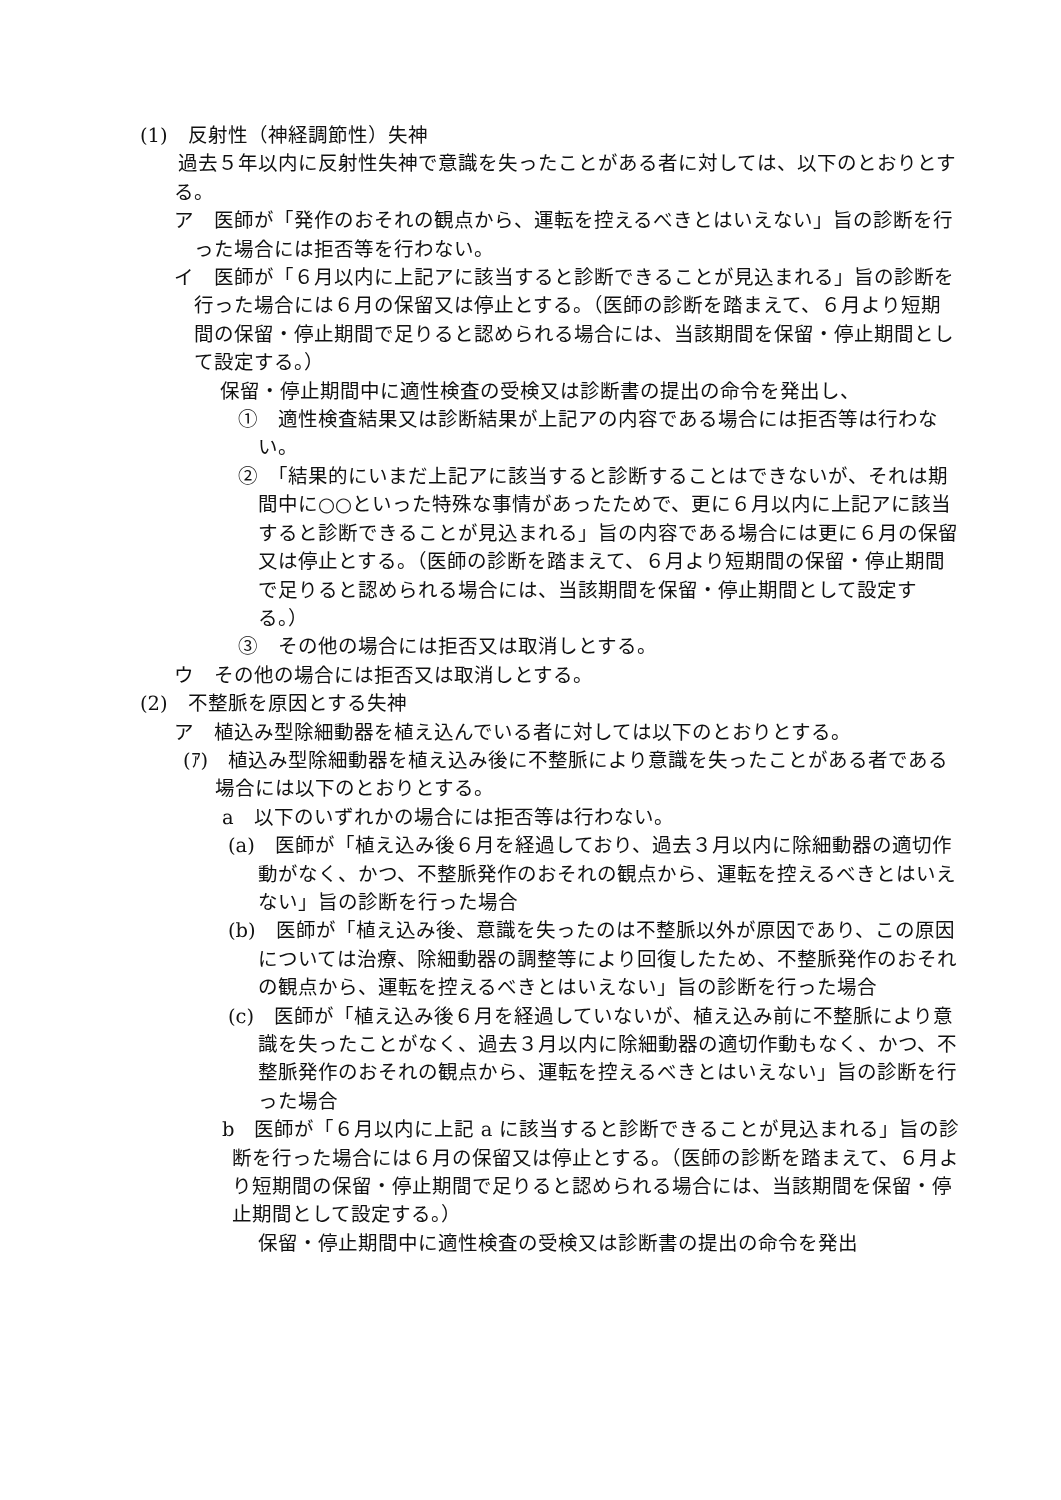(1)　反射性（神経調節性）失神
過去５年以内に反射性失神で意識を失ったことがある者に対しては、以下のとおりとする。
ア　医師が「発作のおそれの観点から、運転を控えるべきとはいえない」旨の診断を行った場合には拒否等を行わない。
イ　医師が「６月以内に上記アに該当すると診断できることが見込まれる」旨の診断を行った場合には６月の保留又は停止とする。（医師の診断を踏まえて、６月より短期間の保留・停止期間で足りると認められる場合には、当該期間を保留・停止期間として設定する。）
保留・停止期間中に適性検査の受検又は診断書の提出の命令を発出し、
①　適性検査結果又は診断結果が上記アの内容である場合には拒否等は行わない。
②　「結果的にいまだ上記アに該当すると診断することはできないが、それは期間中に○○といった特殊な事情があったためで、更に６月以内に上記アに該当すると診断できることが見込まれる」旨の内容である場合には更に６月の保留又は停止とする。（医師の診断を踏まえて、６月より短期間の保留・停止期間で足りると認められる場合には、当該期間を保留・停止期間として設定する。）
③　その他の場合には拒否又は取消しとする。
ウ　その他の場合には拒否又は取消しとする。
(2)　不整脈を原因とする失神
ア　植込み型除細動器を植え込んでいる者に対しては以下のとおりとする。
(ｱ)　植込み型除細動器を植え込み後に不整脈により意識を失ったことがある者である場合には以下のとおりとする。
a　以下のいずれかの場合には拒否等は行わない。
(a)　医師が「植え込み後６月を経過しており、過去３月以内に除細動器の適切作動がなく、かつ、不整脈発作のおそれの観点から、運転を控えるべきとはいえない」旨の診断を行った場合
(b)　医師が「植え込み後、意識を失ったのは不整脈以外が原因であり、この原因については治療、除細動器の調整等により回復したため、不整脈発作のおそれの観点から、運転を控えるべきとはいえない」旨の診断を行った場合
(c)　医師が「植え込み後６月を経過していないが、植え込み前に不整脈により意識を失ったことがなく、過去３月以内に除細動器の適切作動もなく、かつ、不整脈発作のおそれの観点から、運転を控えるべきとはいえない」旨の診断を行った場合
b　医師が「６月以内に上記 a に該当すると診断できることが見込まれる」旨の診断を行った場合には６月の保留又は停止とする。（医師の診断を踏まえて、６月より短期間の保留・停止期間で足りると認められる場合には、当該期間を保留・停止期間として設定する。）
保留・停止期間中に適性検査の受検又は診断書の提出の命令を発出